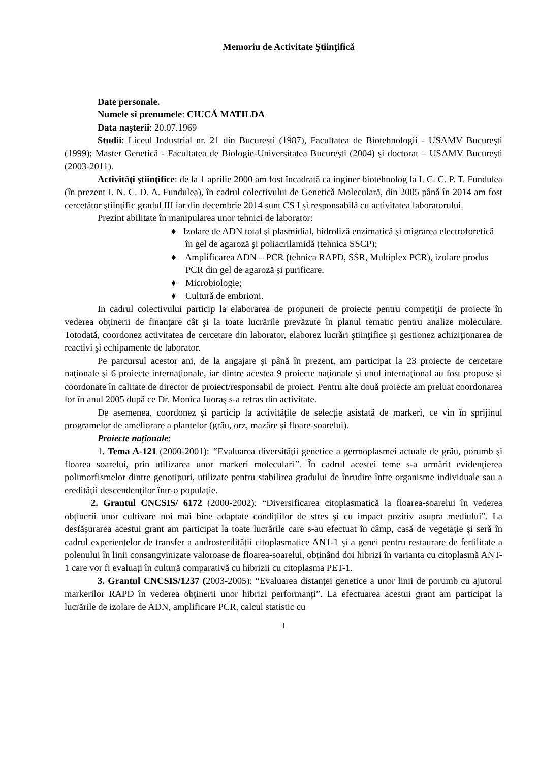Memoriu de Activitate Ştiinţifică
Date personale.
Numele si prenumele: CIUCĂ MATILDA
Data naşterii: 20.07.1969
Studii: Liceul Industrial nr. 21 din București (1987), Facultatea de Biotehnologii - USAMV București (1999); Master Genetică - Facultatea de Biologie-Universitatea București (2004) și doctorat – USAMV București (2003-2011).
Activităţi ştiinţifice: de la 1 aprilie 2000 am fost încadrată ca inginer biotehnolog la I. C. C. P. T. Fundulea (în prezent I. N. C. D. A. Fundulea), în cadrul colectivului de Genetică Moleculară, din 2005 până în 2014 am fost cercetător ştiinţific gradul III iar din decembrie 2014 sunt CS I și responsabilă cu activitatea laboratorului.
Prezint abilitate în manipularea unor tehnici de laborator:
♦ Izolare de ADN total şi plasmidial, hidroliză enzimatică şi migrarea electroforetică în gel de agaroză şi poliacrilamidă (tehnica SSCP);
♦ Amplificarea ADN – PCR (tehnica RAPD, SSR, Multiplex PCR), izolare produs PCR din gel de agaroză și purificare.
♦ Microbiologie;
♦ Cultură de embrioni.
In cadrul colectivului particip la elaborarea de propuneri de proiecte pentru competiţii de proiecte în vederea obținerii de finanţare cât şi la toate lucrările prevăzute în planul tematic pentru analize moleculare. Totodată, coordonez activitatea de cercetare din laborator, elaborez lucrări ştiinţifice şi gestionez achiziţionarea de reactivi şi echipamente de laborator.
Pe parcursul acestor ani, de la angajare şi până în prezent, am participat la 23 proiecte de cercetare naţionale şi 6 proiecte internaţionale, iar dintre acestea 9 proiecte naţionale şi unul internaţional au fost propuse şi coordonate în calitate de director de proiect/responsabil de proiect. Pentru alte două proiecte am preluat coordonarea lor în anul 2005 după ce Dr. Monica Iuoraş s-a retras din activitate.
De asemenea, coordonez și particip la activitățile de selecție asistată de markeri, ce vin în sprijinul programelor de ameliorare a plantelor (grâu, orz, mazăre și floare-soarelui).
Proiecte naționale:
1. Tema A-121 (2000-2001): “Evaluarea diversităţii genetice a germoplasmei actuale de grâu, porumb şi floarea soarelui, prin utilizarea unor markeri moleculari”. În cadrul acestei teme s-a urmărit evidenţierea polimorfismelor dintre genotipuri, utilizate pentru stabilirea gradului de înrudire între organisme individuale sau a eredităţii descendenţilor într-o populaţie.
2. Grantul CNCSIS/ 6172 (2000-2002): “Diversificarea citoplasmatică la floarea-soarelui în vederea obținerii unor cultivare noi mai bine adaptate condițiilor de stres și cu impact pozitiv asupra mediului”. La desfășurarea acestui grant am participat la toate lucrările care s-au efectuat în câmp, casă de vegetație și seră în cadrul experiențelor de transfer a androsterilității citoplasmatice ANT-1 și a genei pentru restaurare de fertilitate a polenului în linii consangvinizate valoroase de floarea-soarelui, obținând doi hibrizi în varianta cu citoplasmă ANT-1 care vor fi evaluați în cultură comparativă cu hibrizii cu citoplasma PET-1.
3. Grantul CNCSIS/1237 (2003-2005): “Evaluarea distanței genetice a unor linii de porumb cu ajutorul markerilor RAPD în vederea obținerii unor hibrizi performanți”. La efectuarea acestui grant am participat la lucrările de izolare de ADN, amplificare PCR, calcul statistic cu
1